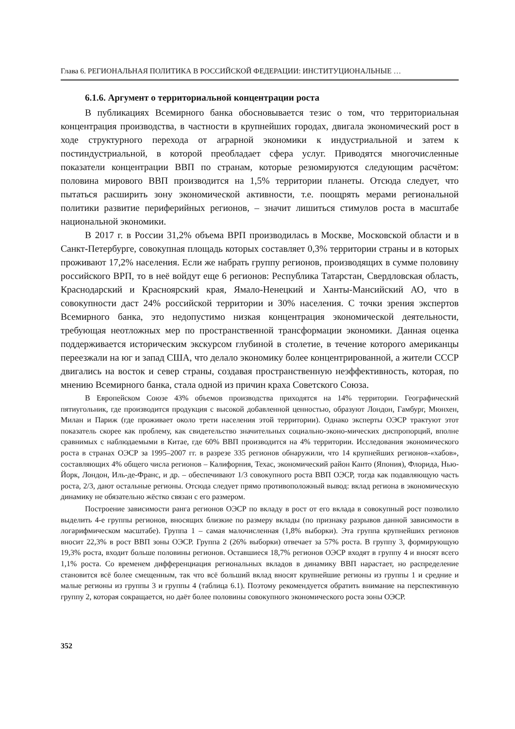Глава 6. РЕГИОНАЛЬНАЯ ПОЛИТИКА В РОССИЙСКОЙ ФЕДЕРАЦИИ: ИНСТИТУЦИОНАЛЬНЫЕ …
6.1.6. Аргумент о территориальной концентрации роста
В публикациях Всемирного банка обосновывается тезис о том, что территориальная концентрация производства, в частности в крупнейших городах, двигала экономический рост в ходе структурного перехода от аграрной экономики к индустриальной и затем к постиндустриальной, в которой преобладает сфера услуг. Приводятся многочисленные показатели концентрации ВВП по странам, которые резюмируются следующим расчётом: половина мирового ВВП производится на 1,5% территории планеты. Отсюда следует, что пытаться расширить зону экономической активности, т.е. поощрять мерами региональной политики развитие периферийных регионов, – значит лишиться стимулов роста в масштабе национальной экономики.
В 2017 г. в России 31,2% объема ВРП производилась в Москве, Московской области и в Санкт-Петербурге, совокупная площадь которых составляет 0,3% территории страны и в которых проживают 17,2% населения. Если же набрать группу регионов, производящих в сумме половину российского ВРП, то в неё войдут еще 6 регионов: Республика Татарстан, Свердловская область, Краснодарский и Красноярский края, Ямало-Ненецкий и Ханты-Мансийский АО, что в совокупности даст 24% российской территории и 30% населения. С точки зрения экспертов Всемирного банка, это недопустимо низкая концентрация экономической деятельности, требующая неотложных мер по пространственной трансформации экономики. Данная оценка поддерживается историческим экскурсом глубиной в столетие, в течение которого американцы переезжали на юг и запад США, что делало экономику более концентрированной, а жители СССР двигались на восток и север страны, создавая пространственную неэффективность, которая, по мнению Всемирного банка, стала одной из причин краха Советского Союза.
В Европейском Союзе 43% объемов производства приходятся на 14% территории. Географический пятиугольник, где производится продукция с высокой добавленной ценностью, образуют Лондон, Гамбург, Мюнхен, Милан и Париж (где проживает около трети населения этой территории). Однако эксперты ОЭСР трактуют этот показатель скорее как проблему, как свидетельство значительных социально-эконо-мических диспропорций, вполне сравнимых с наблюдаемыми в Китае, где 60% ВВП производится на 4% территории. Исследования экономического роста в странах ОЭСР за 1995–2007 гг. в разрезе 335 регионов обнаружили, что 14 крупнейших регионов-«хабов», составляющих 4% общего числа регионов – Калифорния, Техас, экономический район Канто (Япония), Флорида, Нью-Йорк, Лондон, Иль-де-Франс, и др. – обеспечивают 1/3 совокупного роста ВВП ОЭСР, тогда как подавляющую часть роста, 2/3, дают остальные регионы. Отсюда следует прямо противоположный вывод: вклад региона в экономическую динамику не обязательно жёстко связан с его размером.
Построение зависимости ранга регионов ОЭСР по вкладу в рост от его вклада в совокупный рост позволило выделить 4-е группы регионов, вносящих близкие по размеру вклады (по признаку разрывов данной зависимости в логарифмическом масштабе). Группа 1 – самая малочисленная (1,8% выборки). Эта группа крупнейших регионов вносит 22,3% в рост ВВП зоны ОЭСР. Группа 2 (26% выборки) отвечает за 57% роста. В группу 3, формирующую 19,3% роста, входит больше половины регионов. Оставшиеся 18,7% регионов ОЭСР входят в группу 4 и вносят всего 1,1% роста. Со временем дифференциация региональных вкладов в динамику ВВП нарастает, но распределение становится всё более смещенным, так что всё больший вклад вносят крупнейшие регионы из группы 1 и средние и малые регионы из группы 3 и группы 4 (таблица 6.1). Поэтому рекомендуется обратить внимание на перспективную группу 2, которая сокращается, но даёт более половины совокупного экономического роста зоны ОЭСР.
352